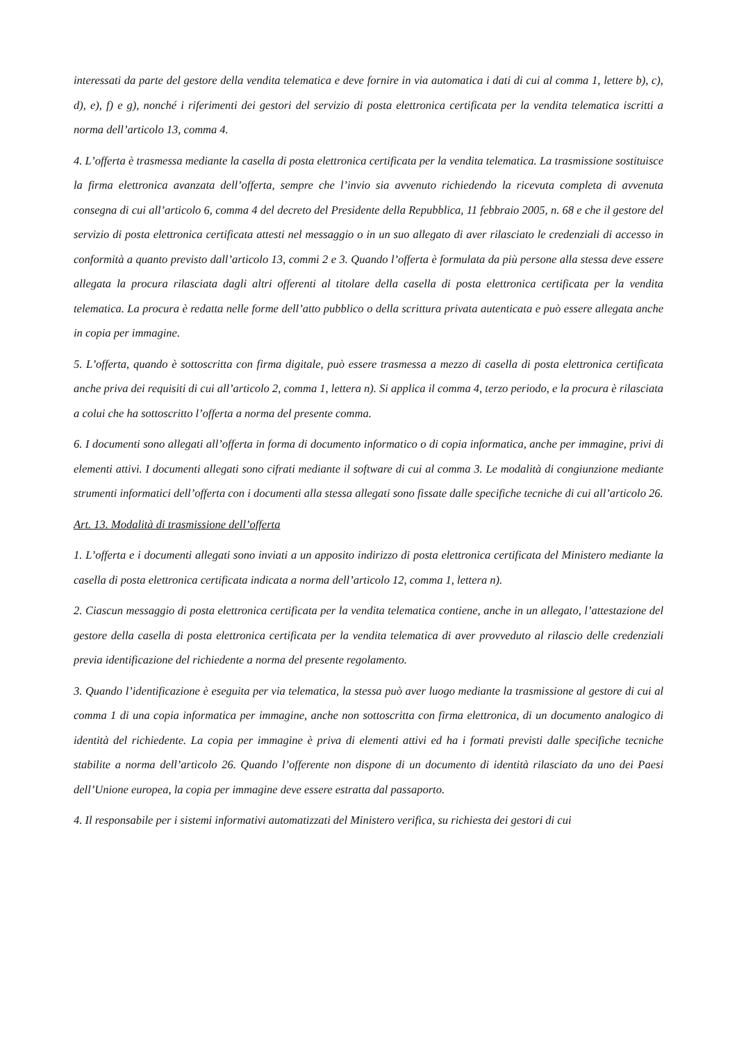interessati da parte del gestore della vendita telematica e deve fornire in via automatica i dati di cui al comma 1, lettere b), c), d), e), f) e g), nonché i riferimenti dei gestori del servizio di posta elettronica certificata per la vendita telematica iscritti a norma dell’articolo 13, comma 4.
4. L’offerta è trasmessa mediante la casella di posta elettronica certificata per la vendita telematica. La trasmissione sostituisce la firma elettronica avanzata dell’offerta, sempre che l’invio sia avvenuto richiedendo la ricevuta completa di avvenuta consegna di cui all’articolo 6, comma 4 del decreto del Presidente della Repubblica, 11 febbraio 2005, n. 68 e che il gestore del servizio di posta elettronica certificata attesti nel messaggio o in un suo allegato di aver rilasciato le credenziali di accesso in conformità a quanto previsto dall’articolo 13, commi 2 e 3. Quando l’offerta è formulata da più persone alla stessa deve essere allegata la procura rilasciata dagli altri offerenti al titolare della casella di posta elettronica certificata per la vendita telematica. La procura è redatta nelle forme dell’atto pubblico o della scrittura privata autenticata e può essere allegata anche in copia per immagine.
5. L’offerta, quando è sottoscritta con firma digitale, può essere trasmessa a mezzo di casella di posta elettronica certificata anche priva dei requisiti di cui all’articolo 2, comma 1, lettera n). Si applica il comma 4, terzo periodo, e la procura è rilasciata a colui che ha sottoscritto l’offerta a norma del presente comma.
6. I documenti sono allegati all’offerta in forma di documento informatico o di copia informatica, anche per immagine, privi di elementi attivi. I documenti allegati sono cifrati mediante il software di cui al comma 3. Le modalità di congiunzione mediante strumenti informatici dell’offerta con i documenti alla stessa allegati sono fissate dalle specifiche tecniche di cui all’articolo 26.
Art. 13. Modalità di trasmissione dell’offerta
1. L’offerta e i documenti allegati sono inviati a un apposito indirizzo di posta elettronica certificata del Ministero mediante la casella di posta elettronica certificata indicata a norma dell’articolo 12, comma 1, lettera n).
2. Ciascun messaggio di posta elettronica certificata per la vendita telematica contiene, anche in un allegato, l’attestazione del gestore della casella di posta elettronica certificata per la vendita telematica di aver provveduto al rilascio delle credenziali previa identificazione del richiedente a norma del presente regolamento.
3. Quando l’identificazione è eseguita per via telematica, la stessa può aver luogo mediante la trasmissione al gestore di cui al comma 1 di una copia informatica per immagine, anche non sottoscritta con firma elettronica, di un documento analogico di identità del richiedente. La copia per immagine è priva di elementi attivi ed ha i formati previsti dalle specifiche tecniche stabilite a norma dell’articolo 26. Quando l’offerente non dispone di un documento di identità rilasciato da uno dei Paesi dell’Unione europea, la copia per immagine deve essere estratta dal passaporto.
4. Il responsabile per i sistemi informativi automatizzati del Ministero verifica, su richiesta dei gestori di cui